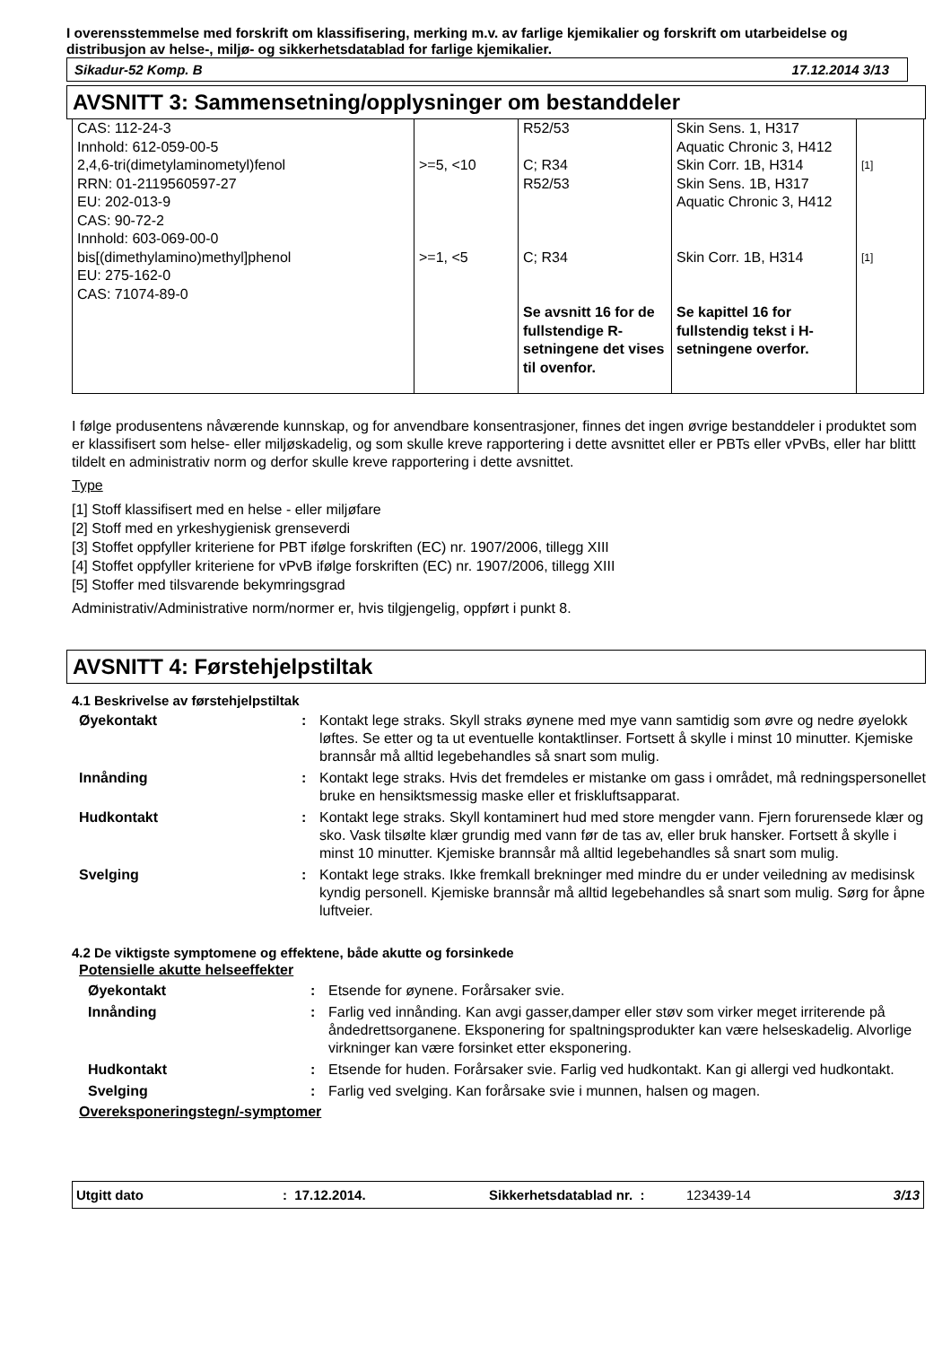I overensstemmelse med forskrift om klassifisering, merking m.v. av farlige kjemikalier og forskrift om utarbeidelse og distribusjon av helse-, miljø- og sikkerhetsdatablad for farlige kjemikalier.
Sikadur-52 Komp. B 17.12.2014 3/13
AVSNITT 3: Sammensetning/opplysninger om bestanddeler
| CAS: 112-24-3 Innhold: 612-059-00-5 | | R52/53 | Skin Sens. 1, H317 Aquatic Chronic 3, H412 | |
| 2,4,6-tri(dimetylaminometyl)fenol RRN: 01-2119560597-27 EU: 202-013-9 CAS: 90-72-2 Innhold: 603-069-00-0 | >=5, <10 | C; R34 R52/53 | Skin Corr. 1B, H314 Skin Sens. 1B, H317 Aquatic Chronic 3, H412 | [1] |
| bis[(dimethylamino)methyl]phenol EU: 275-162-0 CAS: 71074-89-0 | >=1, <5 | C; R34 | Skin Corr. 1B, H314 | [1] |
| | | Se avsnitt 16 for de fullstendige R-setningene det vises til ovenfor. | Se kapittel 16 for fullstendig tekst i H-setningene overfor. | |
I følge produsentens nåværende kunnskap, og for anvendbare konsentrasjoner, finnes det ingen øvrige bestanddeler i produktet som er klassifisert som helse- eller miljøskadelig, og som skulle kreve rapportering i dette avsnittet eller er PBTs eller vPvBs, eller har blittt tildelt en administrativ norm og derfor skulle kreve rapportering i dette avsnittet.
Type
[1] Stoff klassifisert med en helse - eller miljøfare
[2] Stoff med en yrkeshygienisk grenseverdi
[3] Stoffet oppfyller kriteriene for PBT ifølge forskriften (EC) nr. 1907/2006, tillegg XIII
[4] Stoffet oppfyller kriteriene for vPvB ifølge forskriften (EC) nr. 1907/2006, tillegg XIII
[5] Stoffer med tilsvarende bekymringsgrad
Administrativ/Administrative norm/normer er, hvis tilgjengelig, oppført i punkt 8.
AVSNITT 4: Førstehjelpstiltak
4.1 Beskrivelse av førstehjelpstiltak
| Øyekontakt | : | Kontakt lege straks. Skyll straks øynene med mye vann samtidig som øvre og nedre øyelokk løftes. Se etter og ta ut eventuelle kontaktlinser. Fortsett å skylle i minst 10 minutter. Kjemiske brannsår må alltid legebehandles så snart som mulig. |
| Innånding | : | Kontakt lege straks. Hvis det fremdeles er mistanke om gass i området, må redningspersonellet bruke en hensiktsmessig maske eller et friskluftsapparat. |
| Hudkontakt | : | Kontakt lege straks. Skyll kontaminert hud med store mengder vann. Fjern forurensede klær og sko. Vask tilsølte klær grundig med vann før de tas av, eller bruk hansker. Fortsett å skylle i minst 10 minutter. Kjemiske brannsår må alltid legebehandles så snart som mulig. |
| Svelging | : | Kontakt lege straks. Ikke fremkall brekninger med mindre du er under veiledning av medisinsk kyndig personell. Kjemiske brannsår må alltid legebehandles så snart som mulig. Sørg for åpne luftveier. |
4.2 De viktigste symptomene og effektene, både akutte og forsinkede
Potensielle akutte helseeffekter
| Øyekontakt | : | Etsende for øynene. Forårsaker svie. |
| Innånding | : | Farlig ved innånding. Kan avgi gasser,damper eller støv som virker meget irriterende på åndedrettsorganene. Eksponering for spaltningsprodukter kan være helseskadelig. Alvorlige virkninger kan være forsinket etter eksponering. |
| Hudkontakt | : | Etsende for huden. Forårsaker svie. Farlig ved hudkontakt. Kan gi allergi ved hudkontakt. |
| Svelging | : | Farlig ved svelging. Kan forårsake svie i munnen, halsen og magen. |
Overeksponeringstegn/-symptomer
Utgitt dato: 17.12.2014. Sikkerhetsdatablad nr. : 123439-14 3/13